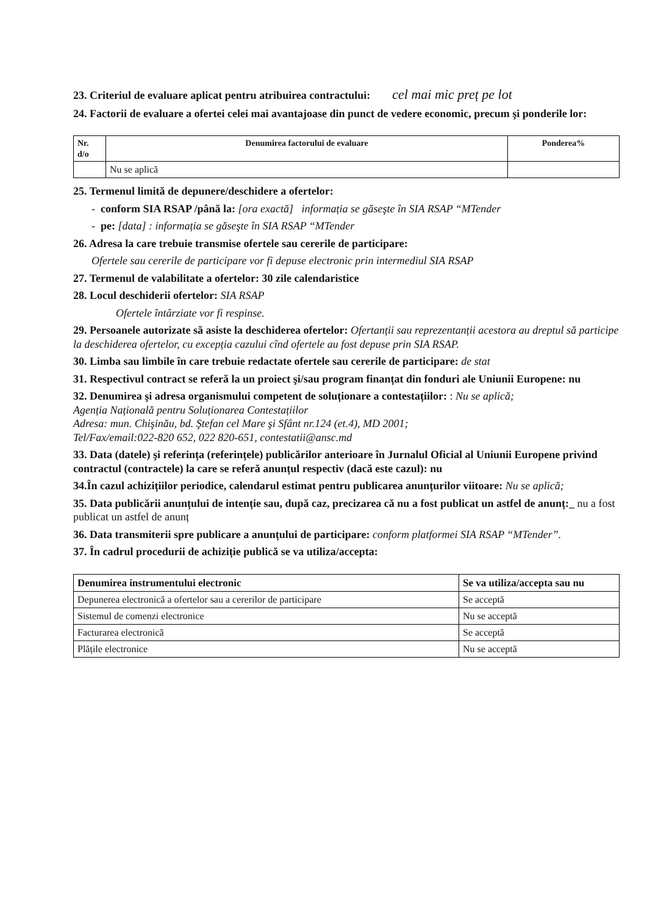23. Criteriul de evaluare aplicat pentru atribuirea contractului: cel mai mic preț pe lot
24. Factorii de evaluare a ofertei celei mai avantajoase din punct de vedere economic, precum şi ponderile lor:
| Nr. d/o | Denumirea factorului de evaluare | Ponderea% |
| --- | --- | --- |
| | Nu se aplică | |
25. Termenul limită de depunere/deschidere a ofertelor:
- conform SIA RSAP /până la: [ora exactă] informația se găseşte în SIA RSAP “MTender
- pe: [data] : informația se găseşte în SIA RSAP “MTender
26. Adresa la care trebuie transmise ofertele sau cererile de participare:
Ofertele sau cererile de participare vor fi depuse electronic prin intermediul SIA RSAP
27. Termenul de valabilitate a ofertelor: 30 zile calendaristice
28. Locul deschiderii ofertelor: SIA RSAP
Ofertele întârziate vor fi respinse.
29. Persoanele autorizate să asiste la deschiderea ofertelor: Ofertanții sau reprezentanții acestora au dreptul să participe la deschiderea ofertelor, cu excepția cazului cînd ofertele au fost depuse prin SIA RSAP.
30. Limba sau limbile în care trebuie redactate ofertele sau cererile de participare: de stat
31. Respectivul contract se referă la un proiect şi/sau program finanțat din fonduri ale Uniunii Europene: nu
32. Denumirea şi adresa organismului competent de soluționare a contestațiilor: : Nu se aplică;
Agenția Națională pentru Soluționarea Contestațiilor
Adresa: mun. Chişinău, bd. Ştefan cel Mare şi Sfânt nr.124 (et.4), MD 2001;
Tel/Fax/email:022-820 652, 022 820-651, contestatii@ansc.md
33. Data (datele) şi referința (referințele) publicărilor anterioare în Jurnalul Oficial al Uniunii Europene privind contractul (contractele) la care se referă anunțul respectiv (dacă este cazul): nu
34.În cazul achizițiilor periodice, calendarul estimat pentru publicarea anunțurilor viitoare: Nu se aplică;
35. Data publicării anunțului de intenție sau, după caz, precizarea că nu a fost publicat un astfel de anunț:_ nu a fost publicat un astfel de anunț
36. Data transmiterii spre publicare a anunțului de participare: conform platformei SIA RSAP “MTender”.
37. În cadrul procedurii de achiziție publică se va utiliza/accepta:
| Denumirea instrumentului electronic | Se va utiliza/accepta sau nu |
| --- | --- |
| Depunerea electronică a ofertelor sau a cererilor de participare | Se acceptă |
| Sistemul de comenzi electronice | Nu se acceptă |
| Facturarea electronică | Se acceptă |
| Plățile electronice | Nu se acceptă |